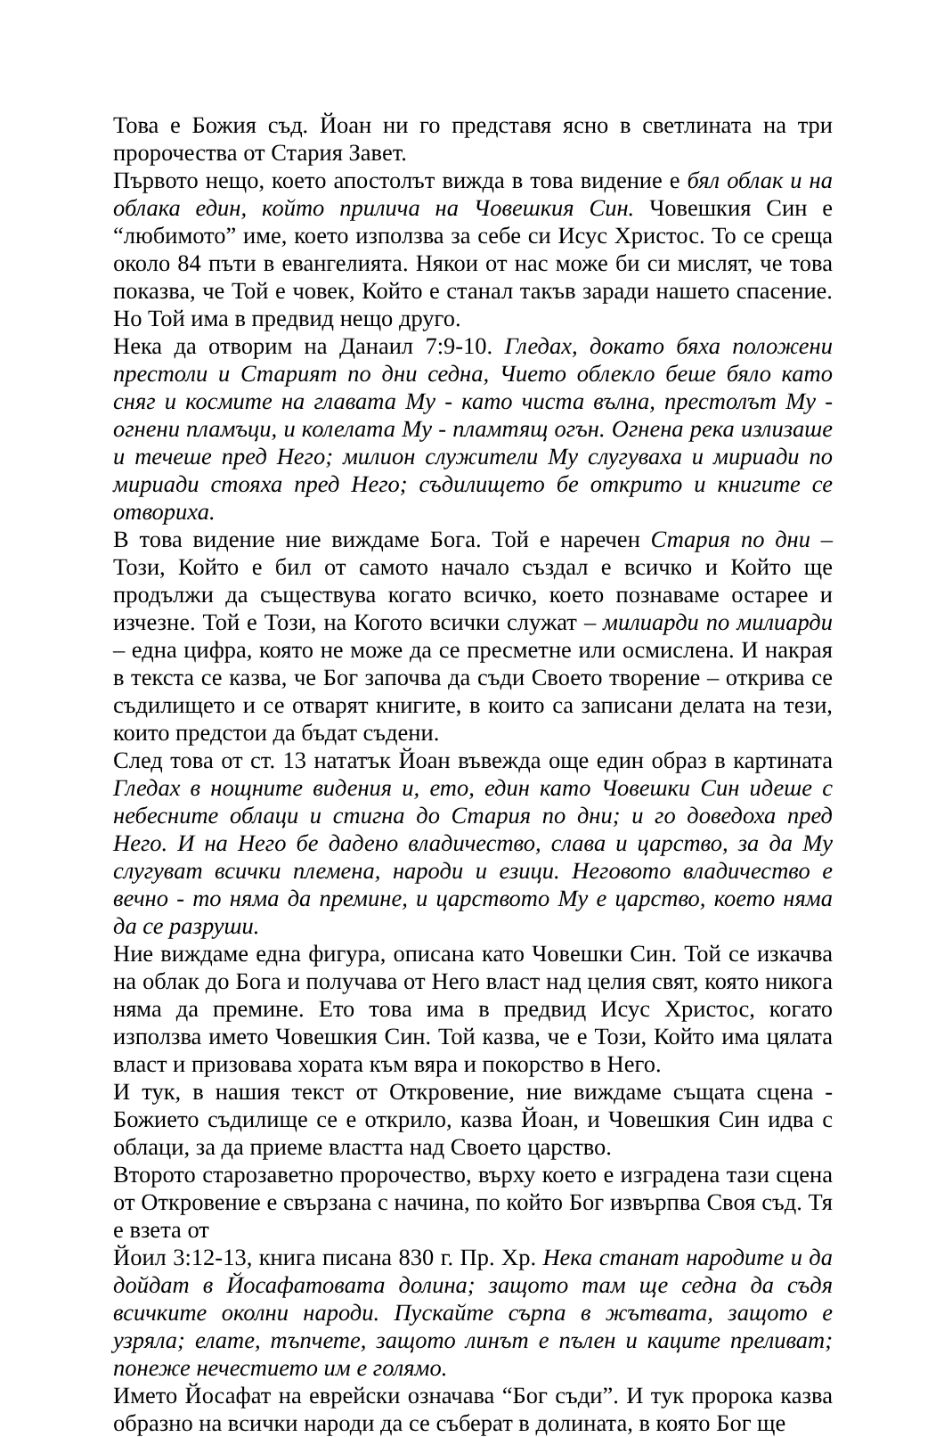Това е Божия съд. Йоан ни го представя ясно в светлината на три пророчества от Стария Завет.
Първото нещо, което апостолът вижда в това видение е бял облак и на облака един, който прилича на Човешкия Син. Човешкия Син е “любимото” име, което използва за себе си Исус Христос. То се среща около 84 пъти в евангелията. Някои от нас може би си мислят, че това показва, че Той е човек, Който е станал такъв заради нашето спасение. Но Той има в предвид нещо друго.
Нека да отворим на Данаил 7:9-10. Гледах, докато бяха положени престоли и Старият по дни седна, Чието облекло беше бяло като сняг и космите на главата Му - като чиста вълна, престолът Му - огнени пламъци, и колелата Му - пламтящ огън. Огнена река излизаше и течеше пред Него; милион служители Му слугуваха и мириади по мириади стояха пред Него; съдилището бе открито и книгите се отвориха.
В това видение ние виждаме Бога. Той е наречен Стария по дни – Този, Който е бил от самото начало създал е всичко и Който ще продължи да съществува когато всичко, което познаваме остарее и изчезне. Той е Този, на Когото всички служат – милиарди по милиарди – една цифра, която не може да се пресметне или осмислена. И накрая в текста се казва, че Бог започва да съди Своето творение – открива се съдилището и се отварят книгите, в които са записани делата на тези, които предстои да бъдат съдени.
След това от ст. 13 нататък Йоан въвежда още един образ в картината Гледах в нощните видения и, ето, един като Човешки Син идеше с небесните облаци и стигна до Стария по дни; и го доведоха пред Него. И на Него бе дадено владичество, слава и царство, за да Му слугуват всички племена, народи и езици. Неговото владичество е вечно - то няма да премине, и царството Му е царство, което няма да се разруши.
Ние виждаме една фигура, описана като Човешки Син. Той се изкачва на облак до Бога и получава от Него власт над целия свят, която никога няма да премине. Ето това има в предвид Исус Христос, когато използва името Човешкия Син. Той казва, че е Този, Който има цялата власт и призовава хората към вяра и покорство в Него.
И тук, в нашия текст от Откровение, ние виждаме същата сцена - Божието съдилище се е открило, казва Йоан, и Човешкия Син идва с облаци, за да приеме властта над Своето царство.
Второто старозаветно пророчество, върху което е изградена тази сцена от Откровение е свързана с начина, по който Бог извърпва Своя съд. Тя е взета от
Йоил 3:12-13, книга писана 830 г. Пр. Хр. Нека станат народите и да дойдат в Йосафатовата долина; защото там ще седна да съдя всичките околни народи. Пускайте сърпа в жътвата, защото е узряла; елате, тъпчете, защото линът е пълен и каците преливат; понеже нечестието им е голямо.
Името Йосафат на еврейски означава “Бог съди”. И тук пророка казва образно на всички народи да се съберат в долината, в която Бог ще